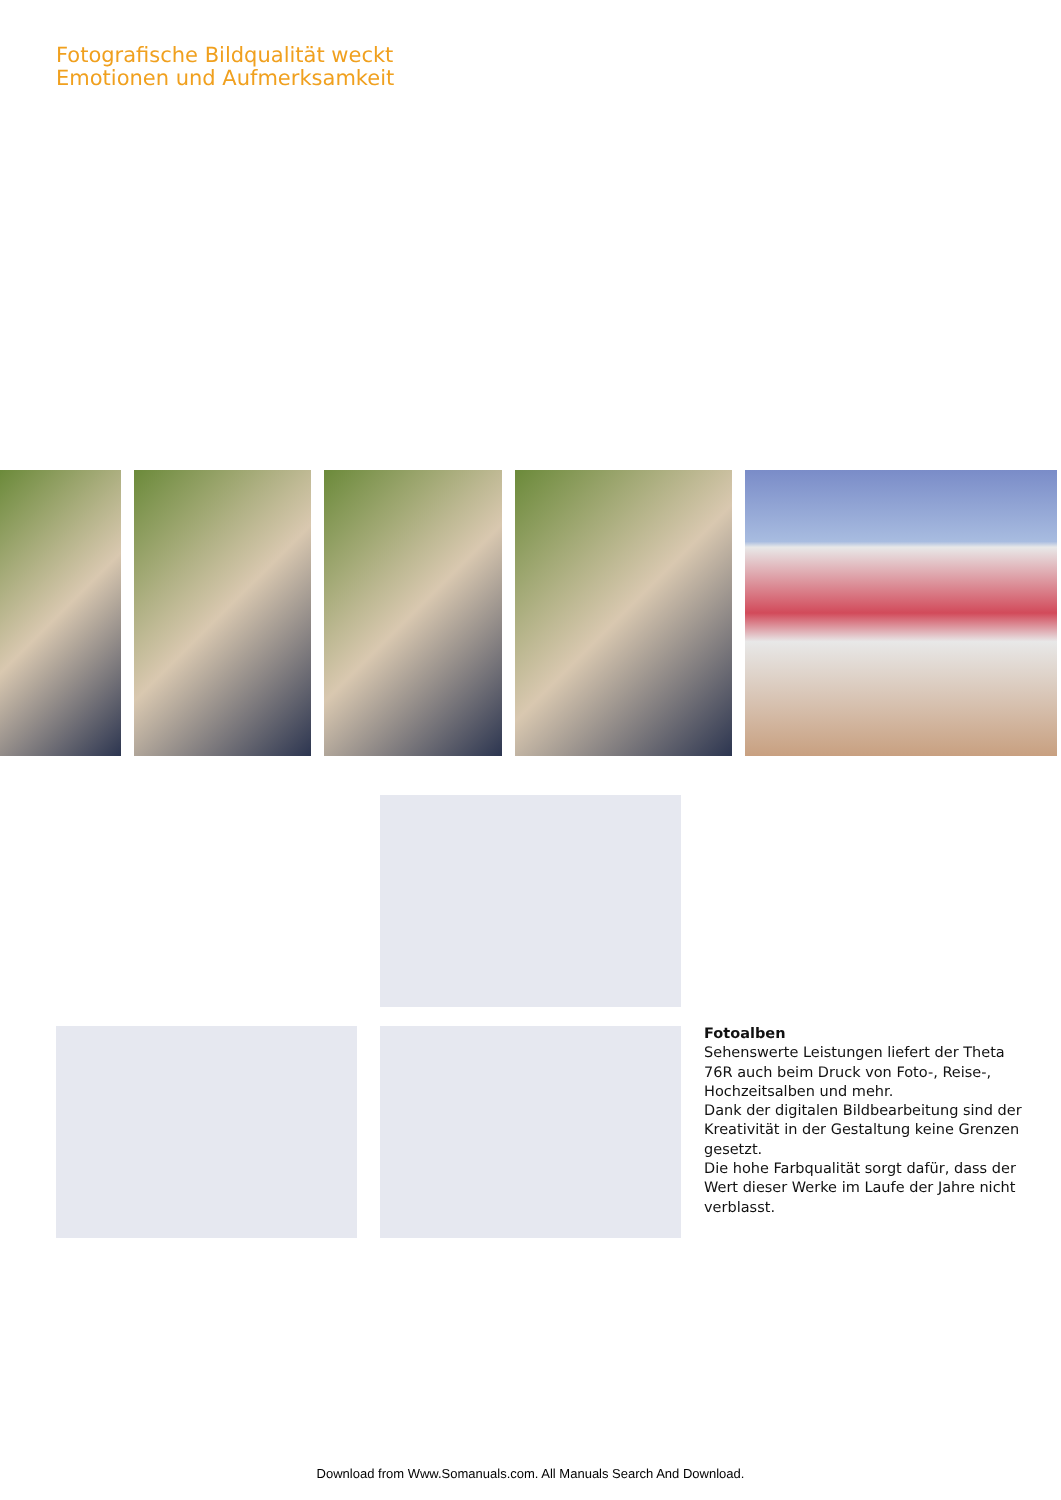Fotografische Bildqualität weckt
Emotionen und Aufmerksamkeit
Fotoalben
Sehenswerte Leistungen liefert der Theta 76R auch beim Druck von Foto-, Reise-, Hochzeitsalben und mehr.
Dank der digitalen Bildbearbeitung sind der Kreativität in der Gestaltung keine Grenzen gesetzt.
Die hohe Farbqualität sorgt dafür, dass der Wert dieser Werke im Laufe der Jahre nicht verblasst.
Download from Www.Somanuals.com. All Manuals Search And Download.